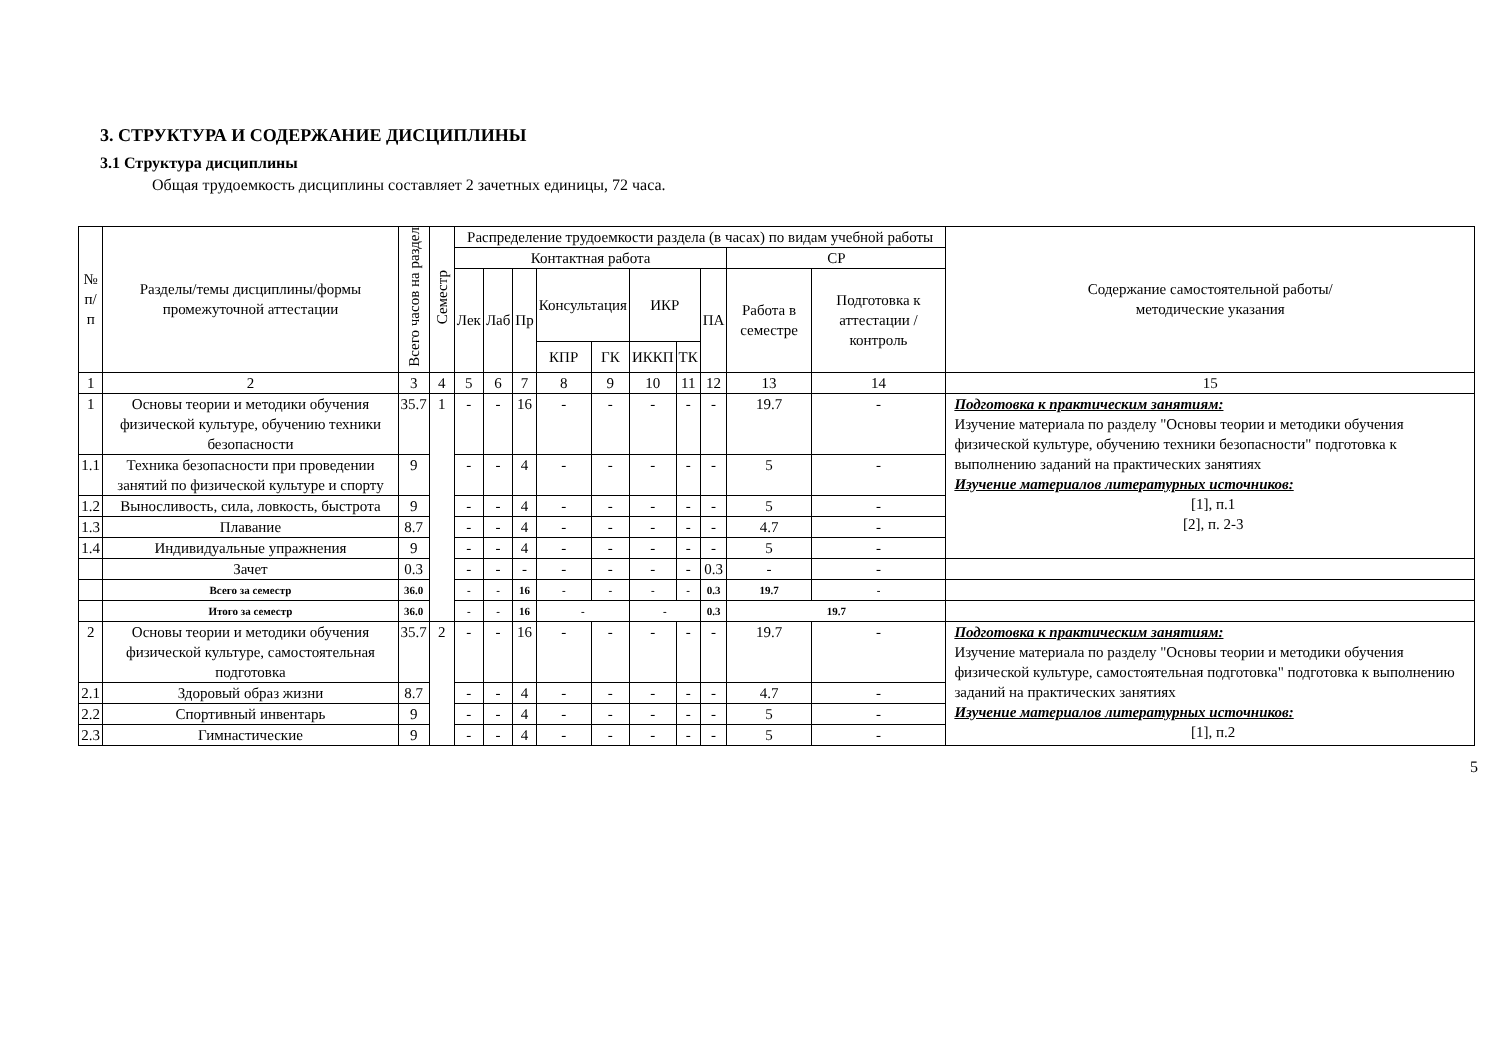3. СТРУКТУРА И СОДЕРЖАНИЕ ДИСЦИПЛИНЫ
3.1 Структура дисциплины
Общая трудоемкость дисциплины составляет 2 зачетных единицы, 72 часа.
| № п/п | Разделы/темы дисциплины/формы промежуточной аттестации | Всего часов на раздел | Семестр | Распределение трудоемкости раздела (в часах) по видам учебной работы | | | | | | | | | | Содержание самостоятельной работы/ методические указания |
| --- | --- | --- | --- | --- | --- | --- | --- | --- | --- | --- | --- | --- | --- | --- |
| | | | | Контактная работа | | | | | | | | СР | | |
| | | | | Лек | Лаб | Пр | Консультация | | ИКР | | ПА | Работа в семестре | Подготовка к аттестации /контроль | |
| | | | | | | | КПР | ГК | ИККП | ТК | | | | |
| 1 | 2 | 3 | 4 | 5 | 6 | 7 | 8 | 9 | 10 | 11 | 12 | 13 | 14 | 15 |
| 1 | Основы теории и методики обучения физической культуре, обучению техники безопасности | 35.7 | 1 | - | - | 16 | - | - | - | - | - | 19.7 | - | Подготовка к практическим занятиям: Изучение материала по разделу "Основы теории и методики обучения физической культуре, обучению техники безопасности" подготовка к выполнению заданий на практических занятиях Изучение материалов литературных источников: [1], п.1 [2], п. 2-3 |
| 1.1 | Техника безопасности при проведении занятий по физической культуре и спорту | 9 | | - | - | 4 | - | - | - | - | - | 5 | - | |
| 1.2 | Выносливость, сила, ловкость, быстрота | 9 | | - | - | 4 | - | - | - | - | - | 5 | - | |
| 1.3 | Плавание | 8.7 | | - | - | 4 | - | - | - | - | - | 4.7 | - | |
| 1.4 | Индивидуальные упражнения | 9 | | - | - | 4 | - | - | - | - | - | 5 | - | |
| | Зачет | 0.3 | | - | - | - | - | - | - | - | 0.3 | - | - | |
| | Всего за семестр | 36.0 | | - | - | 16 | - | - | - | - | 0.3 | 19.7 | - | |
| | Итого за семестр | 36.0 | | - | - | 16 | - | | - | | 0.3 | 19.7 | | |
| 2 | Основы теории и методики обучения физической культуре, самостоятельная подготовка | 35.7 | 2 | - | - | 16 | - | - | - | - | - | 19.7 | - | Подготовка к практическим занятиям: Изучение материала по разделу "Основы теории и методики обучения физической культуре, самостоятельная подготовка" подготовка к выполнению заданий на практических занятиях Изучение материалов литературных источников: [1], п.2 |
| 2.1 | Здоровый образ жизни | 8.7 | | - | - | 4 | - | - | - | - | - | 4.7 | - | |
| 2.2 | Спортивный инвентарь | 9 | | - | - | 4 | - | - | - | - | - | 5 | - | |
| 2.3 | Гимнастические | 9 | | - | - | 4 | - | - | - | - | - | 5 | - | |
5